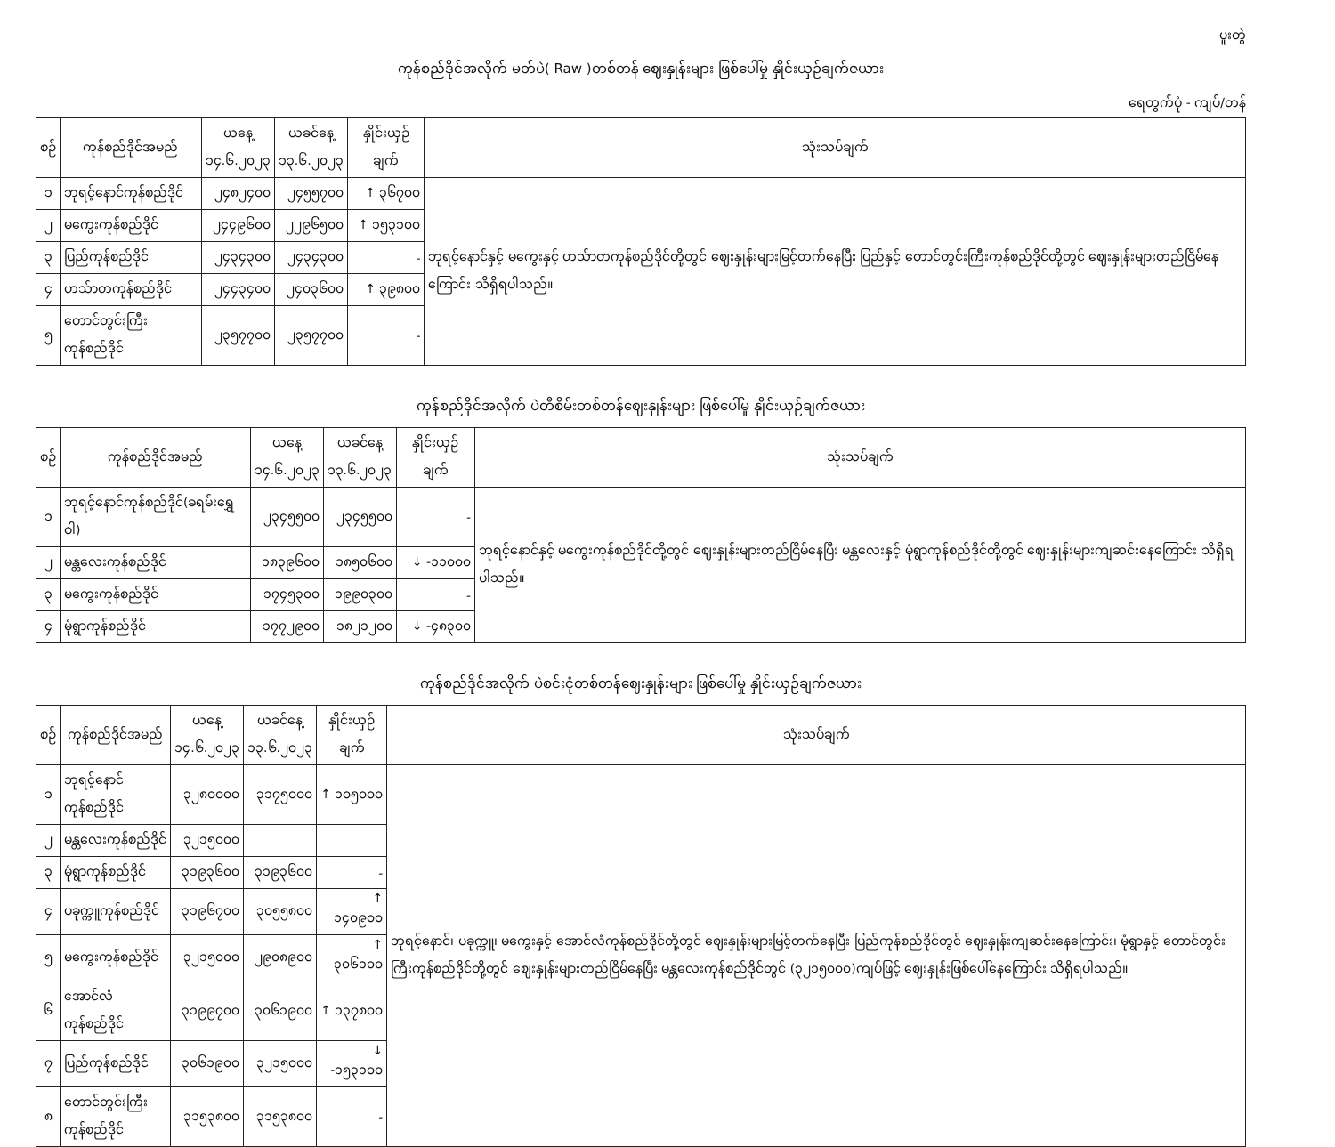ပူးတွဲ
ကုန်စည်ဒိုင်အလိုက် မတ်ပဲ( Raw )တစ်တန် ဈေးနှုန်းများ ဖြစ်ပေါ်မှု နှိုင်းယှဉ်ချက်ဇယား
ရေတွက်ပုံ - ကျပ်/တန်
| စဉ် | ကုန်စည်ဒိုင်အမည် | ယနေ့ ၁၄.၆.၂၀၂၃ | ယခင်နေ့ ၁၃.၆.၂၀၂၃ | နှိုင်းယှဉ်ချက် | သုံးသပ်ချက် |
| --- | --- | --- | --- | --- | --- |
| ၁ | ဘုရင့်နောင်ကုန်စည်ဒိုင် | ၂၄၈၂၄၀၀ | ၂၄၅၅၇၀၀ | ↑ ၃၆၇၀၀ | ဘုရင့်နောင်နှင့် မကွေးနှင့် ဟသ်ာတကုန်စည်ဒိုင်တို့တွင် ဈေးနှုန်းများမြင့်တက်နေပြီး ပြည်နှင့် တောင်တွင်းကြီးကုန်စည်ဒိုင်တို့တွင် ဈေးနှုန်းများတည်ငြိမ်နေကြောင်း သိရှိရပါသည်။ |
| ၂ | မကွေးကုန်စည်ဒိုင် | ၂၄၄၉၆၀၀ | ၂၂၉၆၅၀၀ | ↑ ၁၅၃၁၀၀ | |
| ၃ | ပြည်ကုန်စည်ဒိုင် | ၂၄၃၄၃၀၀ | ၂၄၃၄၃၀၀ | - | |
| ၄ | ဟသ်ာတကုန်စည်ဒိုင် | ၂၄၄၃၄၀၀ | ၂၄၀၃၆၀၀ | ↑ ၃၉၈၀၀ | |
| ၅ | တောင်တွင်းကြီးကုန်စည်ဒိုင် | ၂၃၅၇၇၀၀ | ၂၃၅၇၇၀၀ | - | |
ကုန်စည်ဒိုင်အလိုက် ပဲတီစိမ်းတစ်တန်ဈေးနှုန်းများ ဖြစ်ပေါ်မှု နှိုင်းယှဉ်ချက်ဇယား
| စဉ် | ကုန်စည်ဒိုင်အမည် | ယနေ့ ၁၄.၆.၂၀၂၃ | ယခင်နေ့ ၁၃.၆.၂၀၂၃ | နှိုင်းယှဉ်ချက် | သုံးသပ်ချက် |
| --- | --- | --- | --- | --- | --- |
| ၁ | ဘုရင့်နောင်ကုန်စည်ဒိုင်(ခရမ်းရွှေဝါ) | ၂၃၄၅၅၀၀ | ၂၃၄၅၅၀၀ | - | ဘုရင့်နောင်နှင့် မကွေးကုန်စည်ဒိုင်တို့တွင် ဈေးနှုန်းများတည်ငြိမ်နေပြီး မန္တလေးနှင့် မုံရွာကုန်စည်ဒိုင်တို့တွင် ဈေးနှုန်းများကျဆင်းနေကြောင်း သိရှိရပါသည်။ |
| ၂ | မန္တလေးကုန်စည်ဒိုင် | ၁၈၃၉၆၀၀ | ၁၈၅၀၆၀၀ | ↓ -၁၁၀၀၀ | |
| ၃ | မကွေးကုန်စည်ဒိုင် | ၁၇၄၅၃၀၀ | ၁၉၉၀၃၀၀ | - | |
| ၄ | မုံရွာကုန်စည်ဒိုင် | ၁၇၇၂၉၀၀ | ၁၈၂၁၂၀၀ | ↓ -၄၈၃၀၀ | |
ကုန်စည်ဒိုင်အလိုက် ပဲစင်းငုံတစ်တန်ဈေးနှုန်းများ ဖြစ်ပေါ်မှု နှိုင်းယှဉ်ချက်ဇယား
| စဉ် | ကုန်စည်ဒိုင်အမည် | ယနေ့ ၁၄.၆.၂၀၂၃ | ယခင်နေ့ ၁၃.၆.၂၀၂၃ | နှိုင်းယှဉ်ချက် | သုံးသပ်ချက် |
| --- | --- | --- | --- | --- | --- |
| ၁ | ဘုရင့်နောင်ကုန်စည်ဒိုင် | ၃၂၈၀၀၀၀ | ၃၁၇၅၀၀၀ | ↑ ၁၀၅၀၀၀ | ဘုရင့်နောင်၊ ပခုက္ကူ၊ မကွေးနှင့် အောင်လံကုန်စည်ဒိုင်တို့တွင် ဈေးနှုန်းများမြင့်တက်နေပြီး ပြည်ကုန်စည်ဒိုင်တွင် ဈေးနှုန်းကျဆင်းနေကြောင်း၊ မုံရွာနှင့် တောင်တွင်းကြီးကုန်စည်ဒိုင်တို့တွင် ဈေးနှုန်းများတည်ငြိမ်နေပြီး မန္တလေးကုန်စည်ဒိုင်တွင် (၃၂၁၅၀၀၀)ကျပ်ဖြင့် ဈေးနှုန်းဖြစ်ပေါ်နေကြောင်း သိရှိရပါသည်။ |
| ၂ | မန္တလေးကုန်စည်ဒိုင် | ၃၂၁၅၀၀၀ | | | |
| ၃ | မုံရွာကုန်စည်ဒိုင် | ၃၁၉၃၆၀၀ | ၃၁၉၃၆၀၀ | - | |
| ၄ | ပခုက္ကူကုန်စည်ဒိုင် | ၃၁၉၆၇၀၀ | ၃၀၅၅၈၀၀ | ↑ ၁၄၀၉၀၀ | |
| ၅ | မကွေးကုန်စည်ဒိုင် | ၃၂၁၅၀၀၀ | ၂၉၀၈၉၀၀ | ↑ ၃၀၆၁၀၀ | |
| ၆ | အောင်လံကုန်စည်ဒိုင် | ၃၁၉၉၇၀၀ | ၃၀၆၁၉၀၀ | ↑ ၁၃၇၈၀၀ | |
| ၇ | ပြည်ကုန်စည်ဒိုင် | ၃၀၆၁၉၀၀ | ၃၂၁၅၀၀၀ | ↓ -၁၅၃၁၀၀ | |
| ၈ | တောင်တွင်းကြီးကုန်စည်ဒိုင် | ၃၁၅၃၈၀၀ | ၃၁၅၃၈၀၀ | - | |